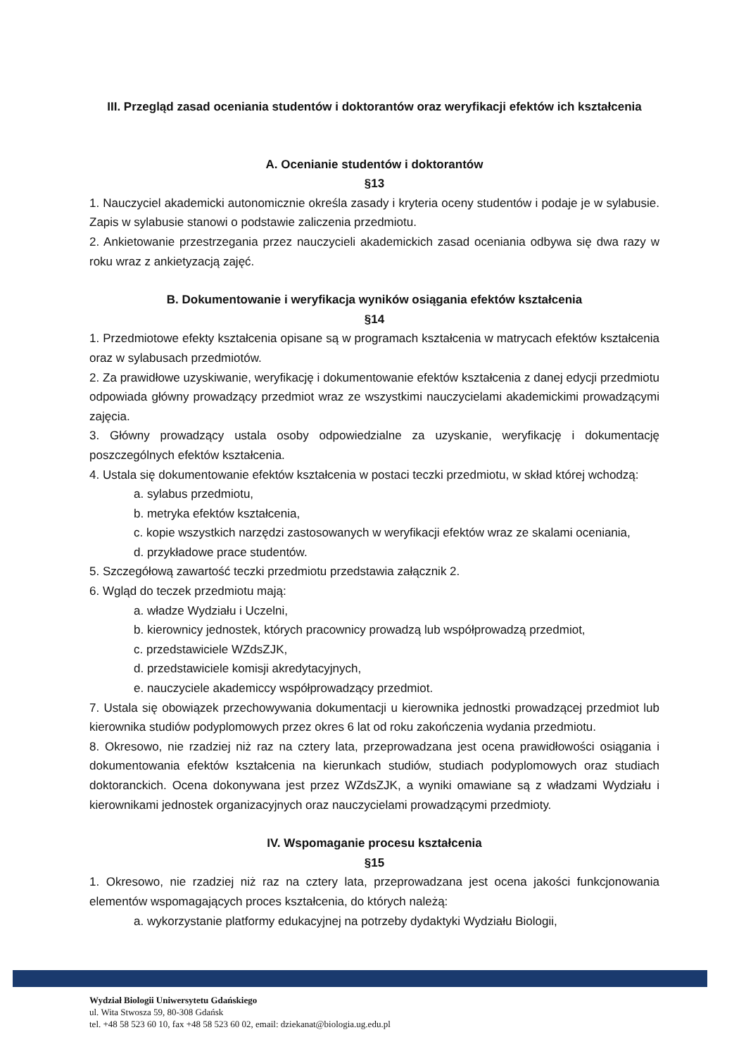III. Przegląd zasad oceniania studentów i doktorantów oraz weryfikacji efektów ich kształcenia
A. Ocenianie studentów i doktorantów
§13
1. Nauczyciel akademicki autonomicznie określa zasady i kryteria oceny studentów i podaje je w sylabusie. Zapis w sylabusie stanowi o podstawie zaliczenia przedmiotu.
2. Ankietowanie przestrzegania przez nauczycieli akademickich zasad oceniania odbywa się dwa razy w roku wraz z ankietyzacją zajęć.
B. Dokumentowanie i weryfikacja wyników osiągania efektów kształcenia
§14
1. Przedmiotowe efekty kształcenia opisane są w programach kształcenia w matrycach efektów kształcenia oraz w sylabusach przedmiotów.
2. Za prawidłowe uzyskiwanie, weryfikację i dokumentowanie efektów kształcenia z danej edycji przedmiotu odpowiada główny prowadzący przedmiot wraz ze wszystkimi nauczycielami akademickimi prowadzącymi zajęcia.
3. Główny prowadzący ustala osoby odpowiedzialne za uzyskanie, weryfikację i dokumentację poszczególnych efektów kształcenia.
4. Ustala się dokumentowanie efektów kształcenia w postaci teczki przedmiotu, w skład której wchodzą:
a. sylabus przedmiotu,
b. metryka efektów kształcenia,
c. kopie wszystkich narzędzi zastosowanych w weryfikacji efektów wraz ze skalami oceniania,
d. przykładowe prace studentów.
5. Szczegółową zawartość teczki przedmiotu przedstawia załącznik 2.
6. Wgląd do teczek przedmiotu mają:
a. władze Wydziału i Uczelni,
b. kierownicy jednostek, których pracownicy prowadzą lub współprowadzą przedmiot,
c. przedstawiciele WZdsZJK,
d. przedstawiciele komisji akredytacyjnych,
e. nauczyciele akademiccy współprowadzący przedmiot.
7. Ustala się obowiązek przechowywania dokumentacji u kierownika jednostki prowadzącej przedmiot lub kierownika studiów podyplomowych przez okres 6 lat od roku zakończenia wydania przedmiotu.
8. Okresowo, nie rzadziej niż raz na cztery lata, przeprowadzana jest ocena prawidłowości osiągania i dokumentowania efektów kształcenia na kierunkach studiów, studiach podyplomowych oraz studiach doktoranckich. Ocena dokonywana jest przez WZdsZJK, a wyniki omawiane są z władzami Wydziału i kierownikami jednostek organizacyjnych oraz nauczycielami prowadzącymi przedmioty.
IV. Wspomaganie procesu kształcenia
§15
1. Okresowo, nie rzadziej niż raz na cztery lata, przeprowadzana jest ocena jakości funkcjonowania elementów wspomagających proces kształcenia, do których należą:
a. wykorzystanie platformy edukacyjnej na potrzeby dydaktyki Wydziału Biologii,
Wydział Biologii Uniwersytetu Gdańskiego
ul. Wita Stwosza 59, 80-308 Gdańsk
tel. +48 58 523 60 10, fax +48 58 523 60 02, email: dziekanat@biologia.ug.edu.pl